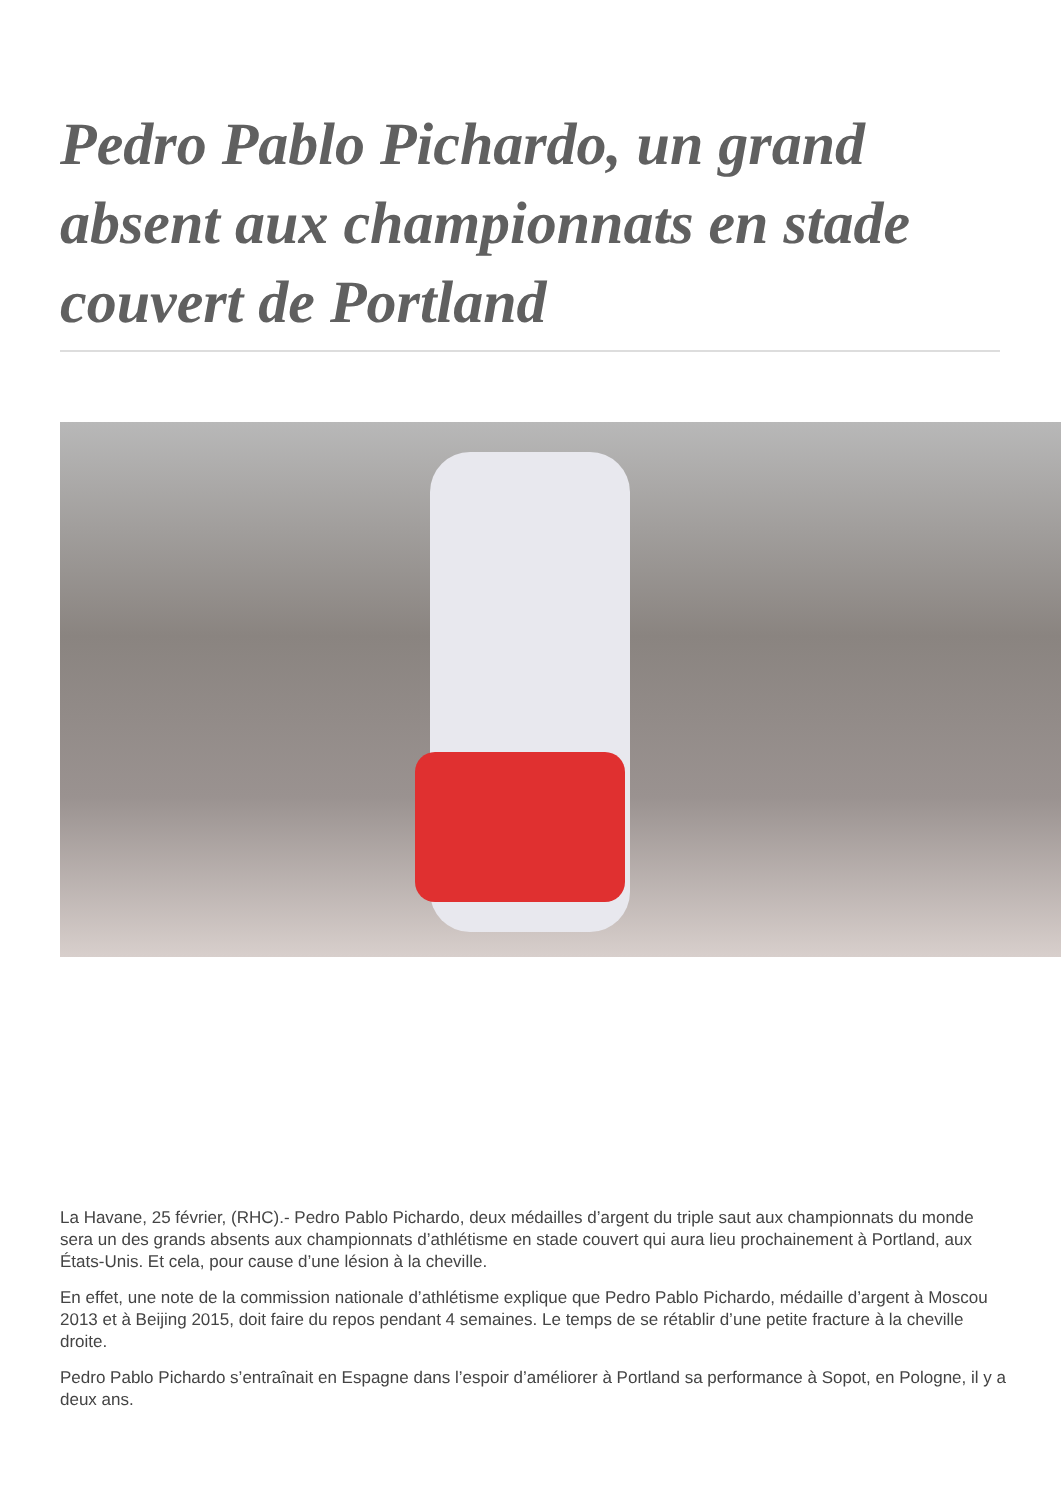Pedro Pablo Pichardo, un grand absent aux championnats en stade couvert de Portland
La Havane, 25 février, (RHC).- Pedro Pablo Pichardo, deux médailles d’argent du triple saut aux championnats du monde sera un des grands absents aux championnats d’athlétisme en stade couvert qui aura lieu prochainement à Portland, aux États-Unis. Et cela, pour cause d’une lésion à la cheville.
En effet, une note de la commission nationale d’athlétisme explique que Pedro Pablo Pichardo, médaille d’argent à Moscou 2013 et à Beijing 2015, doit faire du repos pendant 4 semaines. Le temps de se rétablir d’une petite fracture à la cheville droite.
Pedro Pablo Pichardo s’entraînait en Espagne dans l’espoir d’améliorer à Portland sa performance à Sopot, en Pologne, il y a deux ans.